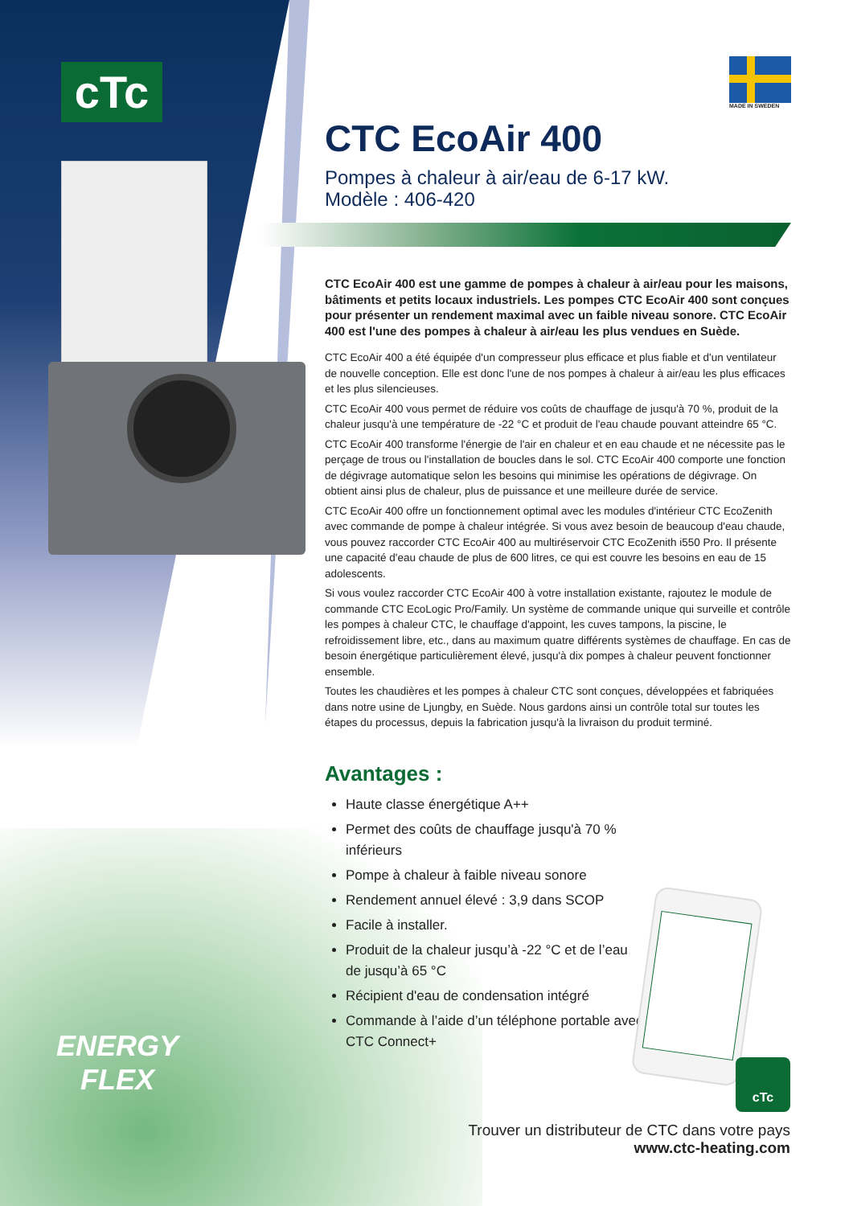cTc
ENERGY
FLEX
MADE IN SWEDEN
CTC EcoAir 400
Pompes à chaleur à air/eau de 6-17 kW.
Modèle : 406-420
CTC EcoAir 400 est une gamme de pompes à chaleur à air/eau pour les maisons, bâtiments et petits locaux industriels. Les pompes CTC EcoAir 400 sont conçues pour présenter un rendement maximal avec un faible niveau sonore. CTC EcoAir 400 est l'une des pompes à chaleur à air/eau les plus vendues en Suède.
CTC EcoAir 400 a été équipée d'un compresseur plus efficace et plus fiable et d'un ventilateur de nouvelle conception. Elle est donc l'une de nos pompes à chaleur à air/eau les plus efficaces et les plus silencieuses.
CTC EcoAir 400 vous permet de réduire vos coûts de chauffage de jusqu'à 70 %, produit de la chaleur jusqu'à une température de -22 °C et produit de l'eau chaude pouvant atteindre 65 °C.
CTC EcoAir 400 transforme l'énergie de l'air en chaleur et en eau chaude et ne nécessite pas le perçage de trous ou l'installation de boucles dans le sol. CTC EcoAir 400 comporte une fonction de dégivrage automatique selon les besoins qui minimise les opérations de dégivrage. On obtient ainsi plus de chaleur, plus de puissance et une meilleure durée de service.
CTC EcoAir 400 offre un fonctionnement optimal avec les modules d'intérieur CTC EcoZenith avec commande de pompe à chaleur intégrée. Si vous avez besoin de beaucoup d'eau chaude, vous pouvez raccorder CTC EcoAir 400 au multiréservoir CTC EcoZenith i550 Pro. Il présente une capacité d'eau chaude de plus de 600 litres, ce qui est couvre les besoins en eau de 15 adolescents.
Si vous voulez raccorder CTC EcoAir 400 à votre installation existante, rajoutez le module de commande CTC EcoLogic Pro/Family. Un système de commande unique qui surveille et contrôle les pompes à chaleur CTC, le chauffage d'appoint, les cuves tampons, la piscine, le refroidissement libre, etc., dans au maximum quatre différents systèmes de chauffage. En cas de besoin énergétique particulièrement élevé, jusqu'à dix pompes à chaleur peuvent fonctionner ensemble.
Toutes les chaudières et les pompes à chaleur CTC sont conçues, développées et fabriquées dans notre usine de Ljungby, en Suède. Nous gardons ainsi un contrôle total sur toutes les étapes du processus, depuis la fabrication jusqu'à la livraison du produit terminé.
Avantages :
Haute classe énergétique A++
Permet des coûts de chauffage jusqu'à 70 % inférieurs
Pompe à chaleur à faible niveau sonore
Rendement annuel élevé : 3,9 dans SCOP
Facile à installer.
Produit de la chaleur jusqu’à -22 °C et de l’eau de jusqu’à 65 °C
Récipient d'eau de condensation intégré
Commande à l’aide d’un téléphone portable avec CTC Connect+
cTc
Trouver un distributeur de CTC dans votre pays
www.ctc-heating.com